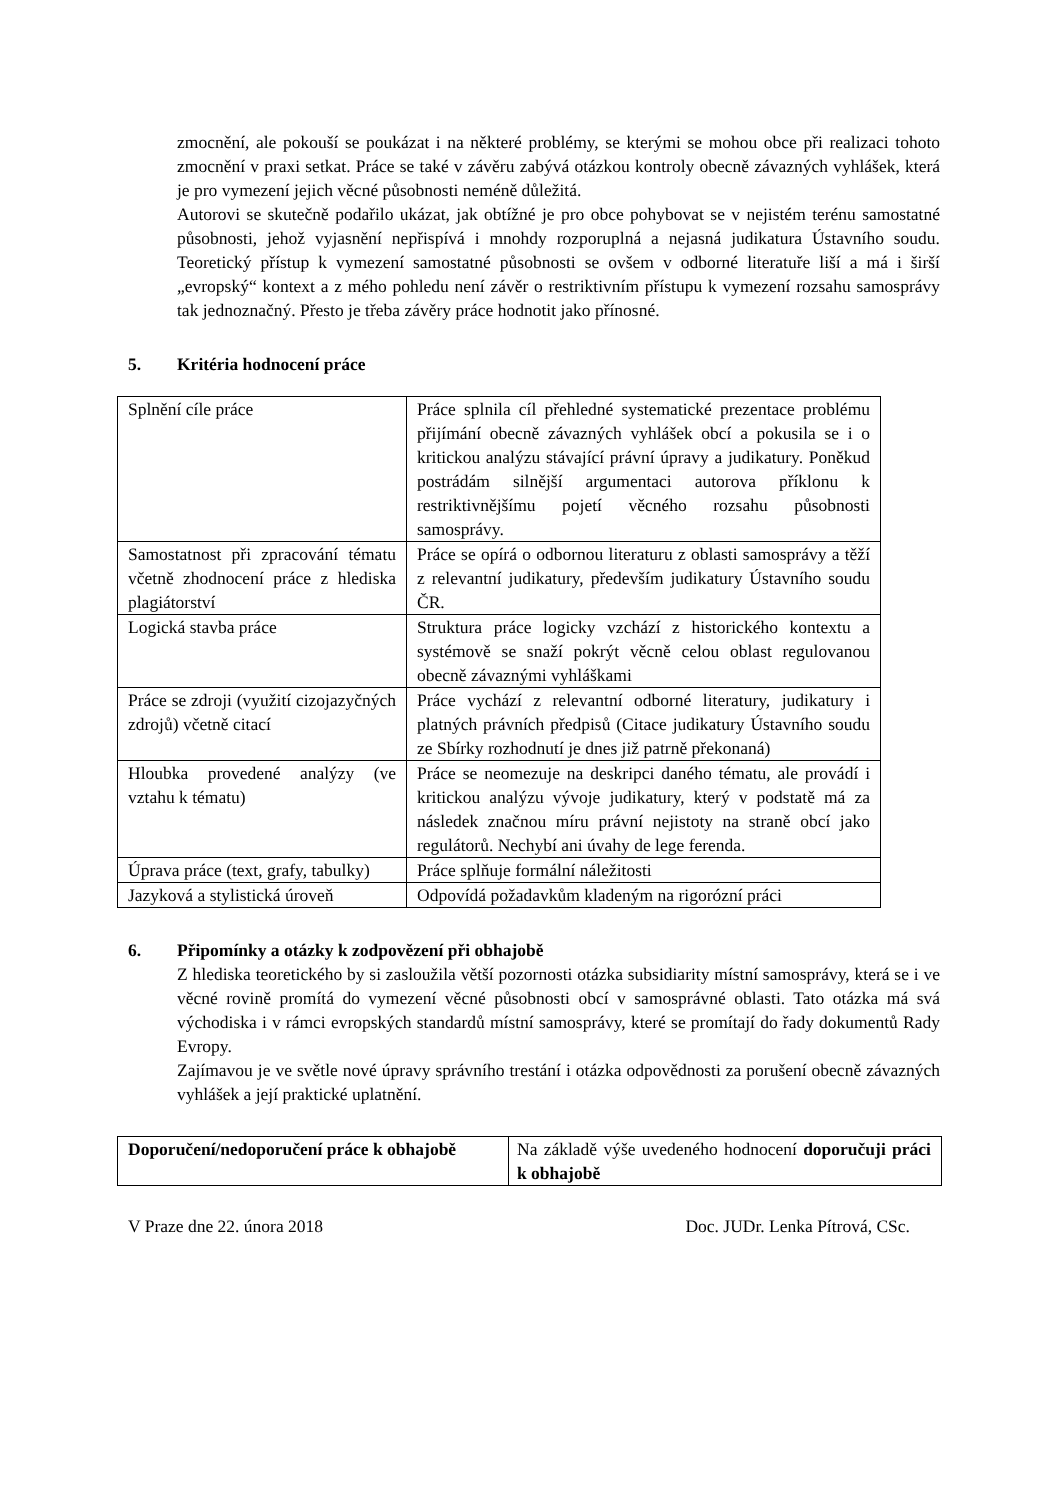zmocnění, ale pokouší se poukázat i na některé problémy, se kterými se mohou obce při realizaci tohoto zmocnění v praxi setkat. Práce se také v závěru zabývá otázkou kontroly obecně závazných vyhlášek, která je pro vymezení jejich věcné působnosti neméně důležitá.
Autorovi se skutečně podařilo ukázat, jak obtížné je pro obce pohybovat se v nejistém terénu samostatné působnosti, jehož vyjasnění nepřispívá i mnohdy rozporuplná a nejasná judikatura Ústavního soudu. Teoretický přístup k vymezení samostatné působnosti se ovšem v odborné literatuře liší a má i širší „evropský“ kontext a z mého pohledu není závěr o restriktivním přístupu k vymezení rozsahu samosprávy tak jednoznačný. Přesto je třeba závěry práce hodnotit jako přínosné.
5. Kritéria hodnocení práce
| Splnění cíle práce | Práce splnila cíl přehledné systematické prezentace problému přijímání obecně závazných vyhlášek obcí a pokusila se i o kritickou analýzu stávající právní úpravy a judikatury. Poněkud postrádám silnější argumentaci autorova příklonu k restriktivnějšímu pojetí věcného rozsahu působnosti samosprávy. |
| Samostatnost při zpracování tématu včetně zhodnocení práce z hlediska plagiátorství | Práce se opírá o odbornou literaturu z oblasti samosprávy a těží z relevantní judikatury, především judikatury Ústavního soudu ČR. |
| Logická stavba práce | Struktura práce logicky vzchází z historického kontextu a systémově se snaží pokrýt věcně celou oblast regulovanou obecně závaznými vyhláškami |
| Práce se zdroji (využití cizojazyčných zdrojů) včetně citací | Práce vychází z relevantní odborné literatury, judikatury i platných právních předpisů (Citace judikatury Ústavního soudu ze Sbírky rozhodnutí je dnes již patrně překonaná) |
| Hloubka provedené analýzy (ve vztahu k tématu) | Práce se neomezuje na deskripci daného tématu, ale provádí i kritickou analýzu vývoje judikatury, který v podstatě má za následek značnou míru právní nejistoty na straně obcí jako regulátorů. Nechybí ani úvahy de lege ferenda. |
| Úprava práce (text, grafy, tabulky) | Práce splňuje formální náležitosti |
| Jazyková a stylistická úroveň | Odpovídá požadavkům kladeným na rigorózní práci |
6. Připomínky a otázky k zodpovězení při obhajobě
Z hlediska teoretického by si zasloužila větší pozornosti otázka subsidiarity místní samosprávy, která se i ve věcné rovině promítá do vymezení věcné působnosti obcí v samosprávné oblasti. Tato otázka má svá východiska i v rámci evropských standardů místní samosprávy, které se promítají do řady dokumentů Rady Evropy.
Zajímavou je ve světle nové úpravy správního trestání i otázka odpovědnosti za porušení obecně závazných vyhlášek a její praktické uplatnění.
| Doporučení/nedoporučení práce k obhajobě | Na základě výše uvedeného hodnocení doporučuji práci k obhajobě |
V Praze dne 22. února 2018 Doc. JUDr. Lenka Pítrová, CSc.